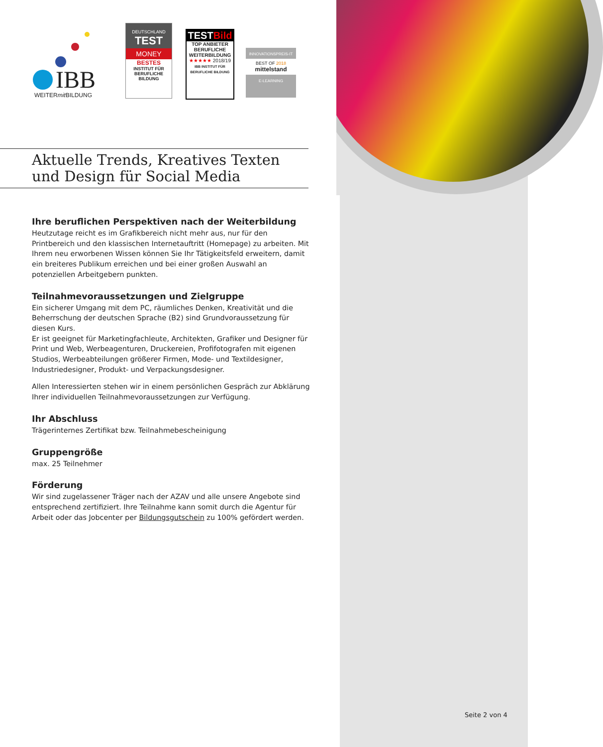IBB
WEITERmit BILDUNG
DEUTSCHLAND
TEST
MONEY
BESTES
INSTITUT FÜR BERUFLICHE BILDUNG
TESTBild
TOP ANBIETER BERUFLICHE WEITERBILDUNG
★★★★★ 2018/19
IBB INSTITUT FÜR BERUFLICHE BILDUNG
INNOVATIONSPREIS-IT
BEST OF 2018
mittelstand
E-LEARNING
Aktuelle Trends, Kreatives Texten
und Design für Social Media
Ihre beruflichen Perspektiven nach der Weiterbildung
Heutzutage reicht es im Grafikbereich nicht mehr aus, nur für den Printbereich und den klassischen Internetauftritt (Homepage) zu arbeiten. Mit Ihrem neu erworbenen Wissen können Sie Ihr Tätigkeitsfeld erweitern, damit ein breiteres Publikum erreichen und bei einer großen Auswahl an potenziellen Arbeitgebern punkten.
Teilnahmevoraussetzungen und Zielgruppe
Ein sicherer Umgang mit dem PC, räumliches Denken, Kreativität und die Beherrschung der deutschen Sprache (B2) sind Grundvoraussetzung für diesen Kurs.
Er ist geeignet für Marketingfachleute, Architekten, Grafiker und Designer für Print und Web, Werbeagenturen, Druckereien, Profifotografen mit eigenen Studios, Werbeabteilungen größerer Firmen, Mode- und Textildesigner, Industriedesigner, Produkt- und Verpackungsdesigner.
Allen Interessierten stehen wir in einem persönlichen Gespräch zur Abklärung Ihrer individuellen Teilnahmevoraussetzungen zur Verfügung.
Ihr Abschluss
Trägerinternes Zertifikat bzw. Teilnahmebescheinigung
Gruppengröße
max. 25 Teilnehmer
Förderung
Wir sind zugelassener Träger nach der AZAV und alle unsere Angebote sind entsprechend zertifiziert. Ihre Teilnahme kann somit durch die Agentur für Arbeit oder das Jobcenter per Bildungsgutschein zu 100% gefördert werden.
Seite 2 von 4